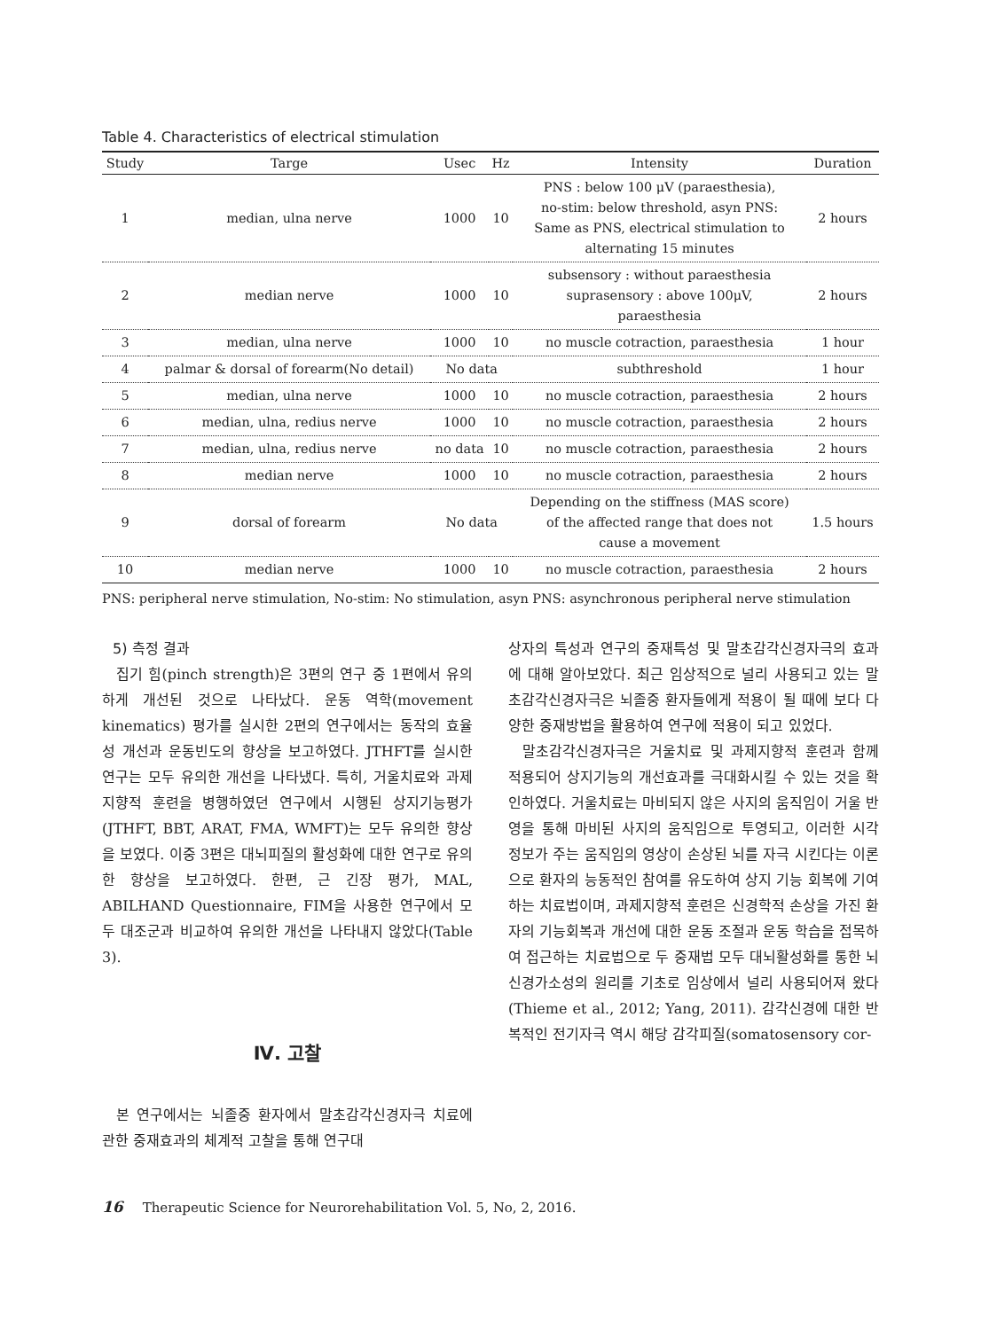Table 4. Characteristics of electrical stimulation
| Study | Targe | Usec | Hz | Intensity | Duration |
| --- | --- | --- | --- | --- | --- |
| 1 | median, ulna nerve | 1000 | 10 | PNS : below 100 μV (paraesthesia), no-stim: below threshold, asyn PNS: Same as PNS, electrical stimulation to alternating 15 minutes | 2 hours |
| 2 | median nerve | 1000 | 10 | subsensory : without paraesthesia suprasensory : above 100μV, paraesthesia | 2 hours |
| 3 | median, ulna nerve | 1000 | 10 | no muscle cotraction, paraesthesia | 1 hour |
| 4 | palmar & dorsal of forearm(No detail) | No data | | subthreshold | 1 hour |
| 5 | median, ulna nerve | 1000 | 10 | no muscle cotraction, paraesthesia | 2 hours |
| 6 | median, ulna, redius nerve | 1000 | 10 | no muscle cotraction, paraesthesia | 2 hours |
| 7 | median, ulna, redius nerve | no data | 10 | no muscle cotraction, paraesthesia | 2 hours |
| 8 | median nerve | 1000 | 10 | no muscle cotraction, paraesthesia | 2 hours |
| 9 | dorsal of forearm | No data | | Depending on the stiffness (MAS score) of the affected range that does not cause a movement | 1.5 hours |
| 10 | median nerve | 1000 | 10 | no muscle cotraction, paraesthesia | 2 hours |
PNS: peripheral nerve stimulation, No-stim: No stimulation, asyn PNS: asynchronous peripheral nerve stimulation
5) 측정 결과
집기 힘(pinch strength)은 3편의 연구 중 1편에서 유의하게 개선된 것으로 나타났다. 운동 역학(movement kinematics) 평가를 실시한 2편의 연구에서는 동작의 효율성 개선과 운동빈도의 향상을 보고하였다. JTHFT를 실시한 연구는 모두 유의한 개선을 나타냈다. 특히, 거울치료와 과제지향적 훈련을 병행하였던 연구에서 시행된 상지기능평가(JTHFT, BBT, ARAT, FMA, WMFT)는 모두 유의한 향상을 보였다. 이중 3편은 대뇌피질의 활성화에 대한 연구로 유의한 향상을 보고하였다. 한편, 근 긴장 평가, MAL, ABILHAND Questionnaire, FIM을 사용한 연구에서 모두 대조군과 비교하여 유의한 개선을 나타내지 않았다(Table 3).
Ⅳ. 고찰
본 연구에서는 뇌졸중 환자에서 말초감각신경자극 치료에 관한 중재효과의 체계적 고찰을 통해 연구대
상자의 특성과 연구의 중재특성 및 말초감각신경자극의 효과에 대해 알아보았다. 최근 임상적으로 널리 사용되고 있는 말초감각신경자극은 뇌졸중 환자들에게 적용이 될 때에 보다 다양한 중재방법을 활용하여 연구에 적용이 되고 있었다.
말초감각신경자극은 거울치료 및 과제지향적 훈련과 함께 적용되어 상지기능의 개선효과를 극대화시킬 수 있는 것을 확인하였다. 거울치료는 마비되지 않은 사지의 움직임이 거울 반영을 통해 마비된 사지의 움직임으로 투영되고, 이러한 시각 정보가 주는 움직임의 영상이 손상된 뇌를 자극 시킨다는 이론으로 환자의 능동적인 참여를 유도하여 상지 기능 회복에 기여하는 치료법이며, 과제지향적 훈련은 신경학적 손상을 가진 환자의 기능회복과 개선에 대한 운동 조절과 운동 학습을 접목하여 접근하는 치료법으로 두 중재법 모두 대뇌활성화를 통한 뇌신경가소성의 원리를 기초로 임상에서 널리 사용되어져 왔다(Thieme et al., 2012; Yang, 2011). 감각신경에 대한 반복적인 전기자극 역시 해당 감각피질(somatosensory cor-
16 Therapeutic Science for Neurorehabilitation Vol. 5, No, 2, 2016.